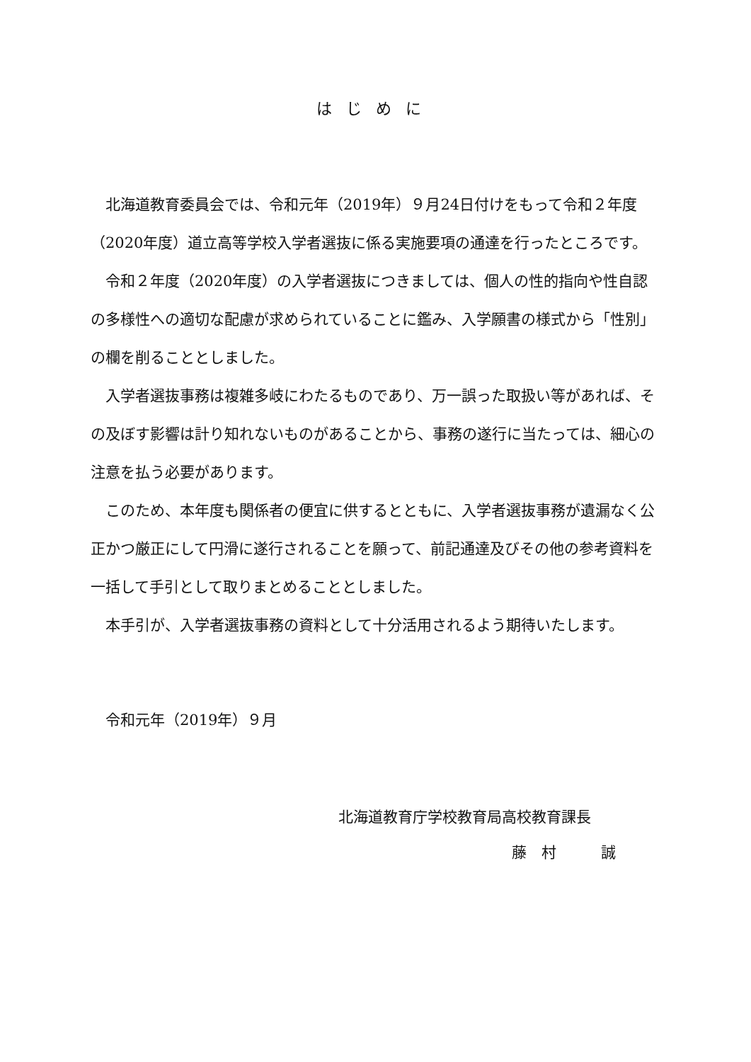はじめに
北海道教育委員会では、令和元年（2019年）９月24日付けをもって令和２年度（2020年度）道立高等学校入学者選抜に係る実施要項の通達を行ったところです。
令和２年度（2020年度）の入学者選抜につきましては、個人の性的指向や性自認の多様性への適切な配慮が求められていることに鑑み、入学願書の様式から「性別」の欄を削ることとしました。
入学者選抜事務は複雑多岐にわたるものであり、万一誤った取扱い等があれば、その及ぼす影響は計り知れないものがあることから、事務の遂行に当たっては、細心の注意を払う必要があります。
このため、本年度も関係者の便宜に供するとともに、入学者選抜事務が遺漏なく公正かつ厳正にして円滑に遂行されることを願って、前記通達及びその他の参考資料を一括して手引として取りまとめることとしました。
本手引が、入学者選抜事務の資料として十分活用されるよう期待いたします。
令和元年（2019年）９月
北海道教育庁学校教育局高校教育課長
藤　村　　　誠